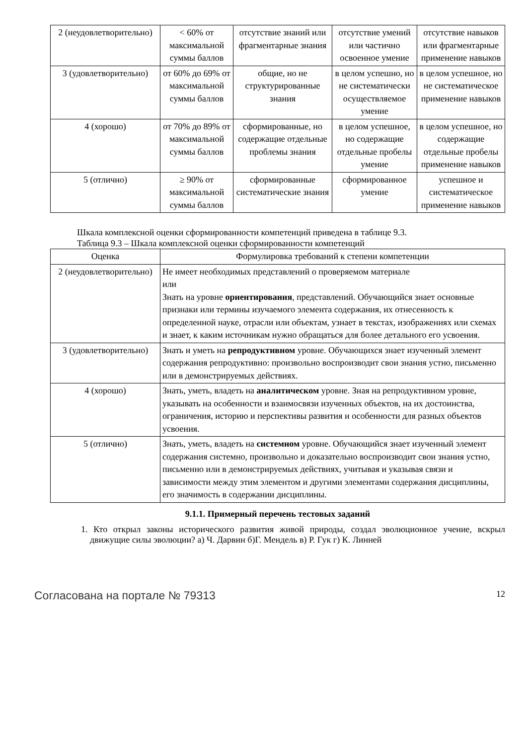| 2 (неудовлетворительно) | < 60% от максимальной суммы баллов | отсутствие знаний или фрагментарные знания | отсутствие умений или частично освоенное умение | отсутствие навыков или фрагментарные применение навыков |
| 3 (удовлетворительно) | от 60% до 69% от максимальной суммы баллов | общие, но не структурированные знания | в целом успешно, но не систематически осуществляемое умение | в целом успешное, но не систематическое применение навыков |
| 4 (хорошо) | от 70% до 89% от максимальной суммы баллов | сформированные, но содержащие отдельные проблемы знания | в целом успешное, но содержащие отдельные пробелы умение | в целом успешное, но содержащие отдельные пробелы применение навыков |
| 5 (отлично) | ≥ 90% от максимальной суммы баллов | сформированные систематические знания | сформированное умение | успешное и систематическое применение навыков |
Шкала комплексной оценки сформированности компетенций приведена в таблице 9.3.
Таблица 9.3 – Шкала комплексной оценки сформированности компетенций
| Оценка | Формулировка требований к степени компетенции |
| --- | --- |
| 2 (неудовлетворительно) | Не имеет необходимых представлений о проверяемом материале или Знать на уровне ориентирования , представлений. Обучающийся знает основные признаки или термины изучаемого элемента содержания, их отнесенность к определенной науке, отрасли или объектам, узнает в текстах, изображениях или схемах и знает, к каким источникам нужно обращаться для более детального его усвоения. |
| 3 (удовлетворительно) | Знать и уметь на репродуктивном уровне. Обучающихся знает изученный элемент содержания репродуктивно: произвольно воспроизводит свои знания устно, письменно или в демонстрируемых действиях. |
| 4 (хорошо) | Знать, уметь, владеть на аналитическом уровне. Зная на репродуктивном уровне, указывать на особенности и взаимосвязи изученных объектов, на их достоинства, ограничения, историю и перспективы развития и особенности для разных объектов усвоения. |
| 5 (отлично) | Знать, уметь, владеть на системном уровне. Обучающийся знает изученный элемент содержания системно, произвольно и доказательно воспроизводит свои знания устно, письменно или в демонстрируемых действиях, учитывая и указывая связи и зависимости между этим элементом и другими элементами содержания дисциплины, его значимость в содержании дисциплины. |
9.1.1. Примерный перечень тестовых заданий
1. Кто открыл законы исторического развития живой природы, создал эволюционное учение, вскрыл движущие силы эволюции? а) Ч. Дарвин б)Г. Мендель в) Р. Гук г) К. Линней
Согласована на портале № 79313 12